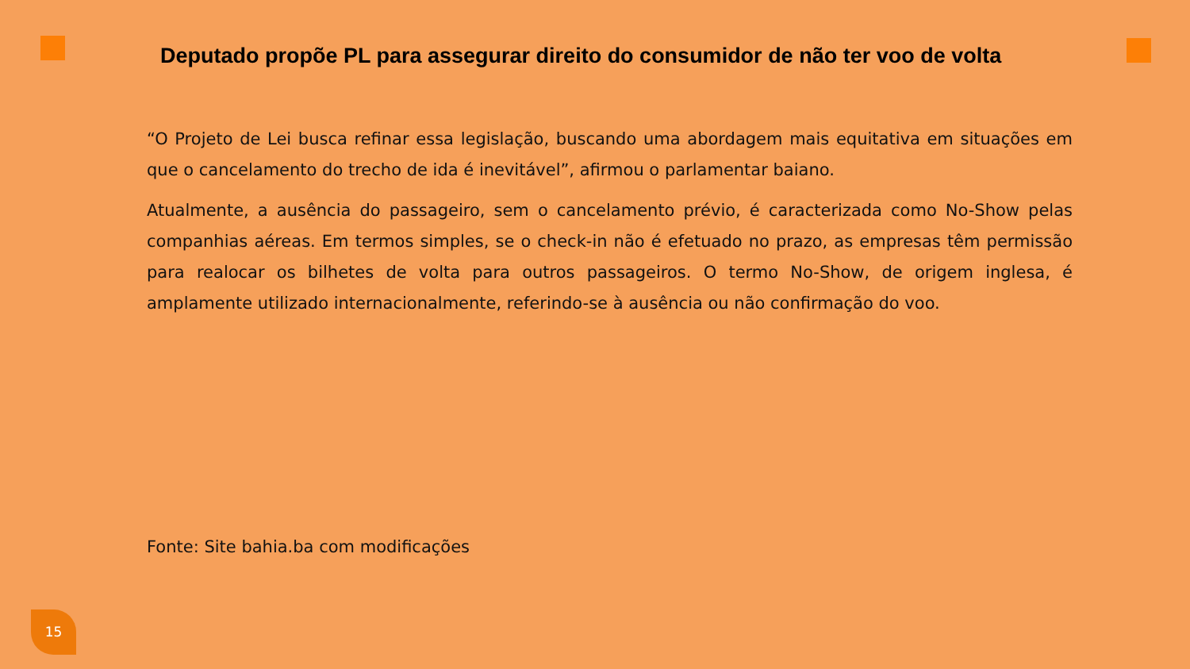Deputado propõe PL para assegurar direito do consumidor de não ter voo de volta
“O Projeto de Lei busca refinar essa legislação, buscando uma abordagem mais equitativa em situações em que o cancelamento do trecho de ida é inevitável”, afirmou o parlamentar baiano.
Atualmente, a ausência do passageiro, sem o cancelamento prévio, é caracterizada como No-Show pelas companhias aéreas. Em termos simples, se o check-in não é efetuado no prazo, as empresas têm permissão para realocar os bilhetes de volta para outros passageiros. O termo No-Show, de origem inglesa, é amplamente utilizado internacionalmente, referindo-se à ausência ou não confirmação do voo.
Fonte: Site bahia.ba com modificações
15